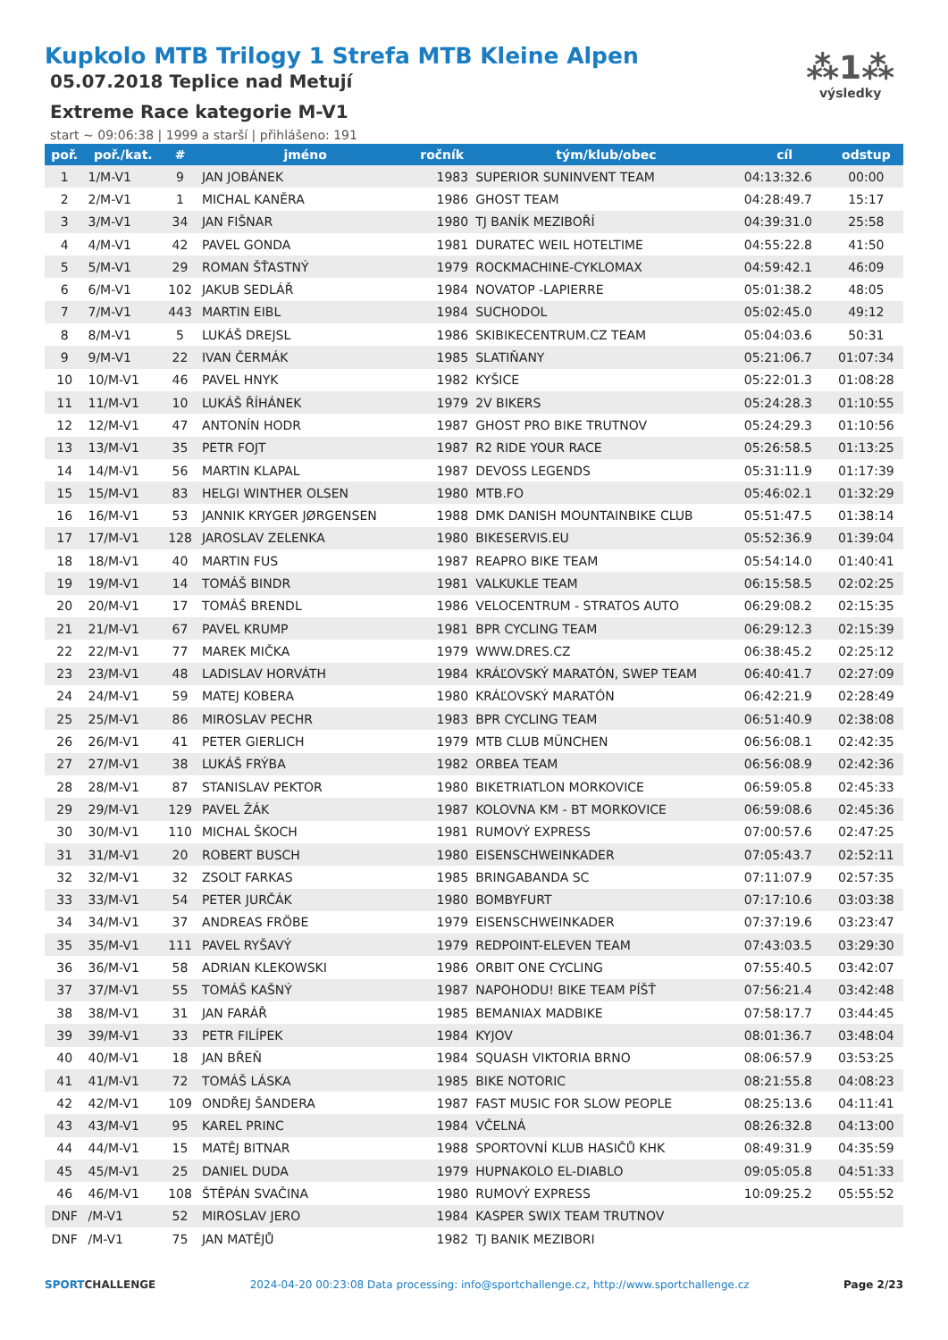⁂1⁂
výsledky
Kupkolo MTB Trilogy 1 Strefa MTB Kleine Alpen
05.07.2018 Teplice nad Metují
Extreme Race kategorie M-V1
start ~ 09:06:38 | 1999 a starší | přihlášeno: 191
| poř. | poř./kat. | # | jméno | ročník | tým/klub/obec | cíl | odstup |
| --- | --- | --- | --- | --- | --- | --- | --- |
| 1 | 1/M-V1 | 9 | JAN JOBÁNEK | 1983 | SUPERIOR SUNINVENT TEAM | 04:13:32.6 | 00:00 |
| 2 | 2/M-V1 | 1 | MICHAL KANĚRA | 1986 | GHOST TEAM | 04:28:49.7 | 15:17 |
| 3 | 3/M-V1 | 34 | JAN FIŠNAR | 1980 | TJ BANÍK MEZIBOŘÍ | 04:39:31.0 | 25:58 |
| 4 | 4/M-V1 | 42 | PAVEL GONDA | 1981 | DURATEC WEIL HOTELTIME | 04:55:22.8 | 41:50 |
| 5 | 5/M-V1 | 29 | ROMAN ŠŤASTNÝ | 1979 | ROCKMACHINE-CYKLOMAX | 04:59:42.1 | 46:09 |
| 6 | 6/M-V1 | 102 | JAKUB SEDLÁŘ | 1984 | NOVATOP -LAPIERRE | 05:01:38.2 | 48:05 |
| 7 | 7/M-V1 | 443 | MARTIN EIBL | 1984 | SUCHODOL | 05:02:45.0 | 49:12 |
| 8 | 8/M-V1 | 5 | LUKÁŠ DREJSL | 1986 | SKIBIKECENTRUM.CZ TEAM | 05:04:03.6 | 50:31 |
| 9 | 9/M-V1 | 22 | IVAN ČERMÁK | 1985 | SLATIŇANY | 05:21:06.7 | 01:07:34 |
| 10 | 10/M-V1 | 46 | PAVEL HNYK | 1982 | KYŠICE | 05:22:01.3 | 01:08:28 |
| 11 | 11/M-V1 | 10 | LUKÁŠ ŘÍHÁNEK | 1979 | 2V BIKERS | 05:24:28.3 | 01:10:55 |
| 12 | 12/M-V1 | 47 | ANTONÍN HODR | 1987 | GHOST PRO BIKE TRUTNOV | 05:24:29.3 | 01:10:56 |
| 13 | 13/M-V1 | 35 | PETR FOJT | 1987 | R2 RIDE YOUR RACE | 05:26:58.5 | 01:13:25 |
| 14 | 14/M-V1 | 56 | MARTIN KLAPAL | 1987 | DEVOSS LEGENDS | 05:31:11.9 | 01:17:39 |
| 15 | 15/M-V1 | 83 | HELGI WINTHER OLSEN | 1980 | MTB.FO | 05:46:02.1 | 01:32:29 |
| 16 | 16/M-V1 | 53 | JANNIK KRYGER JØRGENSEN | 1988 | DMK DANISH MOUNTAINBIKE CLUB | 05:51:47.5 | 01:38:14 |
| 17 | 17/M-V1 | 128 | JAROSLAV ZELENKA | 1980 | BIKESERVIS.EU | 05:52:36.9 | 01:39:04 |
| 18 | 18/M-V1 | 40 | MARTIN FUS | 1987 | REAPRO BIKE TEAM | 05:54:14.0 | 01:40:41 |
| 19 | 19/M-V1 | 14 | TOMÁŠ BINDR | 1981 | VALKUKLE TEAM | 06:15:58.5 | 02:02:25 |
| 20 | 20/M-V1 | 17 | TOMÁŠ BRENDL | 1986 | VELOCENTRUM - STRATOS AUTO | 06:29:08.2 | 02:15:35 |
| 21 | 21/M-V1 | 67 | PAVEL KRUMP | 1981 | BPR CYCLING TEAM | 06:29:12.3 | 02:15:39 |
| 22 | 22/M-V1 | 77 | MAREK MIČKA | 1979 | WWW.DRES.CZ | 06:38:45.2 | 02:25:12 |
| 23 | 23/M-V1 | 48 | LADISLAV HORVÁTH | 1984 | KRÁĽOVSKÝ MARATÓN, SWEP TEAM | 06:40:41.7 | 02:27:09 |
| 24 | 24/M-V1 | 59 | MATEJ KOBERA | 1980 | KRÁĽOVSKÝ MARATÓN | 06:42:21.9 | 02:28:49 |
| 25 | 25/M-V1 | 86 | MIROSLAV PECHR | 1983 | BPR CYCLING TEAM | 06:51:40.9 | 02:38:08 |
| 26 | 26/M-V1 | 41 | PETER GIERLICH | 1979 | MTB CLUB MÜNCHEN | 06:56:08.1 | 02:42:35 |
| 27 | 27/M-V1 | 38 | LUKÁŠ FRÝBA | 1982 | ORBEA TEAM | 06:56:08.9 | 02:42:36 |
| 28 | 28/M-V1 | 87 | STANISLAV PEKTOR | 1980 | BIKETRIATLON MORKOVICE | 06:59:05.8 | 02:45:33 |
| 29 | 29/M-V1 | 129 | PAVEL ŽÁK | 1987 | KOLOVNA KM - BT MORKOVICE | 06:59:08.6 | 02:45:36 |
| 30 | 30/M-V1 | 110 | MICHAL ŠKOCH | 1981 | RUMOVÝ EXPRESS | 07:00:57.6 | 02:47:25 |
| 31 | 31/M-V1 | 20 | ROBERT BUSCH | 1980 | EISENSCHWEINKADER | 07:05:43.7 | 02:52:11 |
| 32 | 32/M-V1 | 32 | ZSOLT FARKAS | 1985 | BRINGABANDA SC | 07:11:07.9 | 02:57:35 |
| 33 | 33/M-V1 | 54 | PETER JURČÁK | 1980 | BOMBYFURT | 07:17:10.6 | 03:03:38 |
| 34 | 34/M-V1 | 37 | ANDREAS FRÖBE | 1979 | EISENSCHWEINKADER | 07:37:19.6 | 03:23:47 |
| 35 | 35/M-V1 | 111 | PAVEL RYŠAVÝ | 1979 | REDPOINT-ELEVEN TEAM | 07:43:03.5 | 03:29:30 |
| 36 | 36/M-V1 | 58 | ADRIAN KLEKOWSKI | 1986 | ORBIT ONE CYCLING | 07:55:40.5 | 03:42:07 |
| 37 | 37/M-V1 | 55 | TOMÁŠ KAŠNÝ | 1987 | NAPOHODU! BIKE TEAM PÍŠŤ | 07:56:21.4 | 03:42:48 |
| 38 | 38/M-V1 | 31 | JAN FARÁŘ | 1985 | BEMANIAX MADBIKE | 07:58:17.7 | 03:44:45 |
| 39 | 39/M-V1 | 33 | PETR FILÍPEK | 1984 | KYJOV | 08:01:36.7 | 03:48:04 |
| 40 | 40/M-V1 | 18 | JAN BŘEŇ | 1984 | SQUASH VIKTORIA BRNO | 08:06:57.9 | 03:53:25 |
| 41 | 41/M-V1 | 72 | TOMÁŠ LÁSKA | 1985 | BIKE NOTORIC | 08:21:55.8 | 04:08:23 |
| 42 | 42/M-V1 | 109 | ONDŘEJ ŠANDERA | 1987 | FAST MUSIC FOR SLOW PEOPLE | 08:25:13.6 | 04:11:41 |
| 43 | 43/M-V1 | 95 | KAREL PRINC | 1984 | VČELNÁ | 08:26:32.8 | 04:13:00 |
| 44 | 44/M-V1 | 15 | MATĚJ BITNAR | 1988 | SPORTOVNÍ KLUB HASIČŮ KHK | 08:49:31.9 | 04:35:59 |
| 45 | 45/M-V1 | 25 | DANIEL DUDA | 1979 | HUPNAKOLO EL-DIABLO | 09:05:05.8 | 04:51:33 |
| 46 | 46/M-V1 | 108 | ŠTĚPÁN SVAČINA | 1980 | RUMOVÝ EXPRESS | 10:09:25.2 | 05:55:52 |
| DNF | /M-V1 | 52 | MIROSLAV JERO | 1984 | KASPER SWIX TEAM TRUTNOV | | |
| DNF | /M-V1 | 75 | JAN MATĚJŮ | 1982 | TJ BANIK MEZIBORI | | |
SPORTCHALLENGE 2024-04-20 00:23:08 Data processing: info@sportchallenge.cz, http://www.sportchallenge.cz Page 2/23